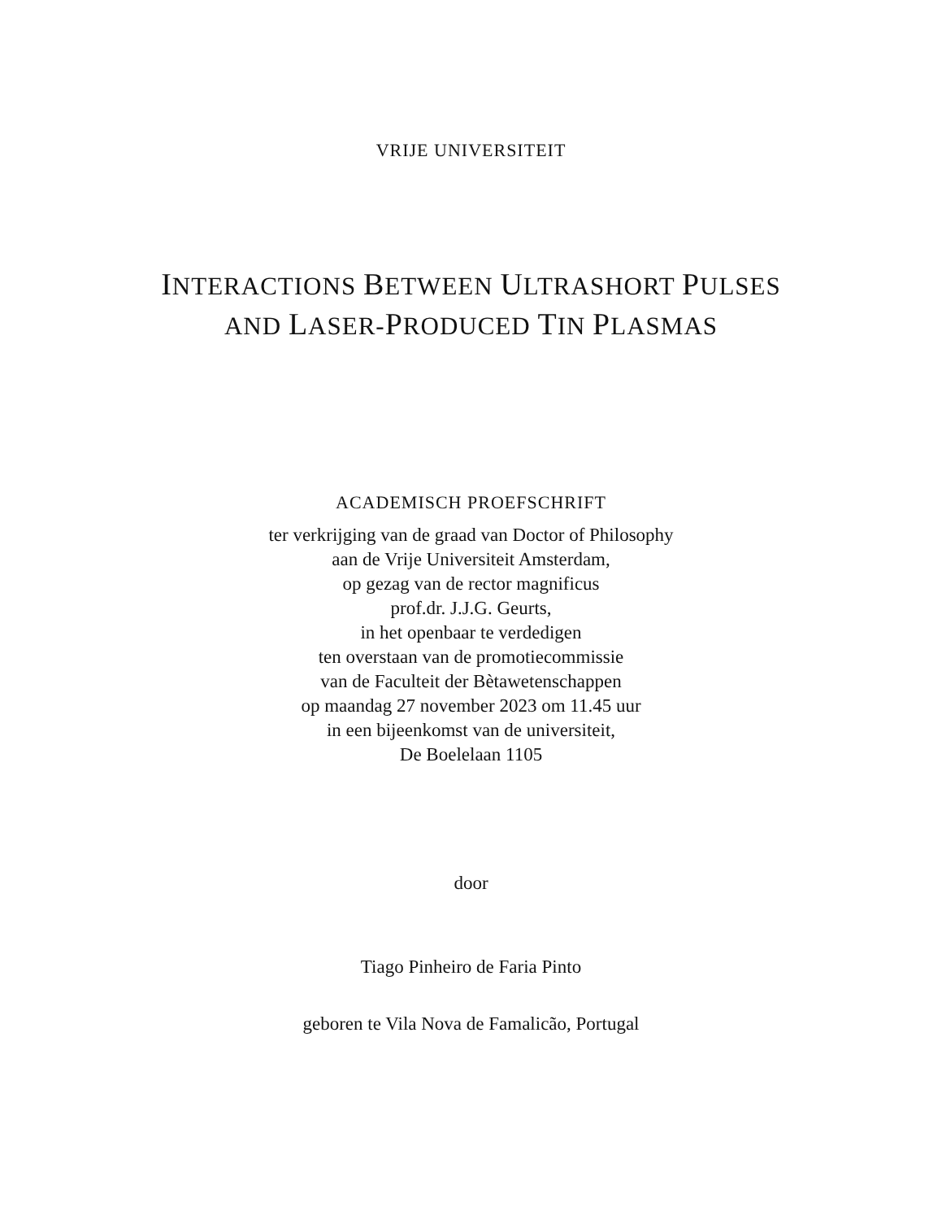VRIJE UNIVERSITEIT
INTERACTIONS BETWEEN ULTRASHORT PULSES
AND LASER-PRODUCED TIN PLASMAS
ACADEMISCH PROEFSCHRIFT
ter verkrijging van de graad van Doctor of Philosophy
aan de Vrije Universiteit Amsterdam,
op gezag van de rector magnificus
prof.dr. J.J.G. Geurts,
in het openbaar te verdedigen
ten overstaan van de promotiecommissie
van de Faculteit der Bètawetenschappen
op maandag 27 november 2023 om 11.45 uur
in een bijeenkomst van de universiteit,
De Boelelaan 1105
door
Tiago Pinheiro de Faria Pinto
geboren te Vila Nova de Famalicão, Portugal